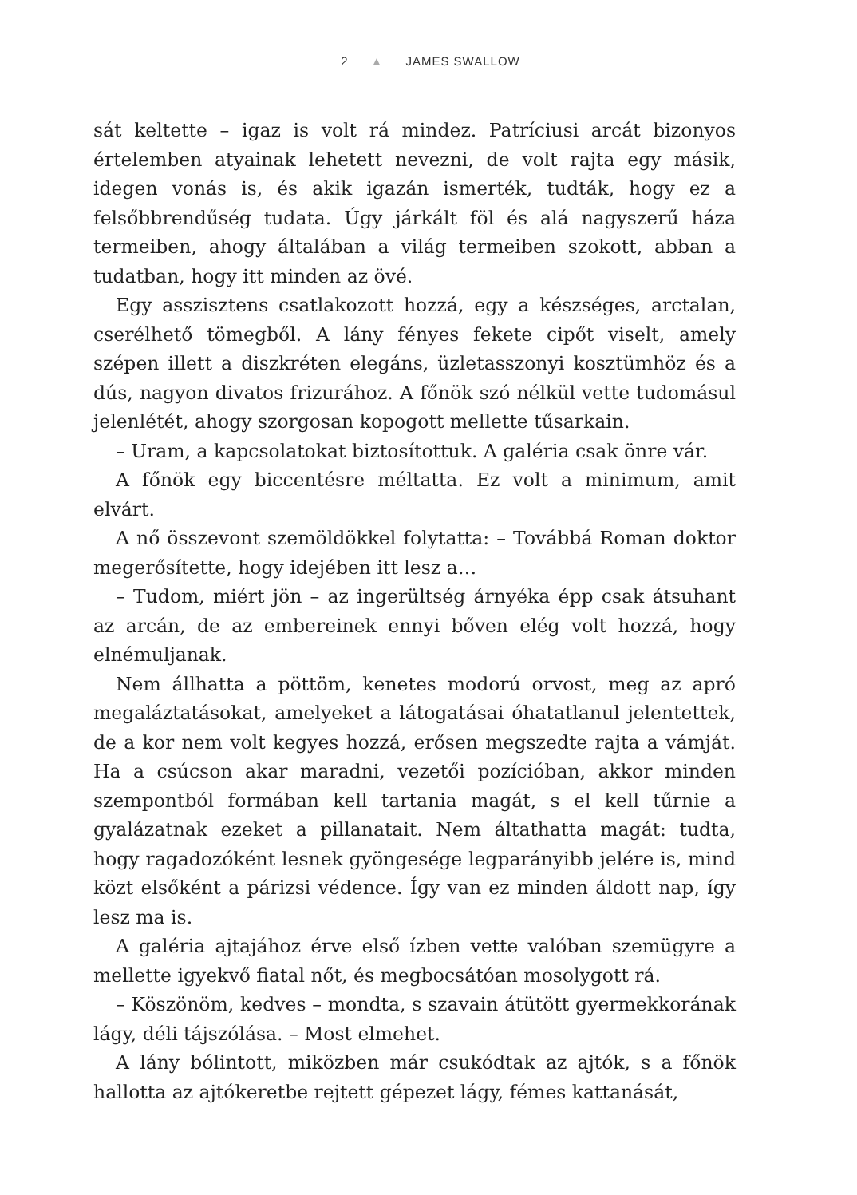2 ▲ JAMES SWALLOW
sát keltette – igaz is volt rá mindez. Patríciusi arcát bizonyos értelemben atyainak lehetett nevezni, de volt rajta egy másik, idegen vonás is, és akik igazán ismerték, tudták, hogy ez a felsőbbrendűség tudata. Úgy járkált föl és alá nagyszerű háza termeiben, ahogy általában a világ termeiben szokott, abban a tudatban, hogy itt minden az övé.
Egy asszisztens csatlakozott hozzá, egy a készséges, arctalan, cserélhető tömegből. A lány fényes fekete cipőt viselt, amely szépen illett a diszkréten elegáns, üzletasszonyi kosztümhöz és a dús, nagyon divatos frizurához. A főnök szó nélkül vette tudomásul jelenlétét, ahogy szorgosan kopogott mellette tűsarkain.
– Uram, a kapcsolatokat biztosítottuk. A galéria csak önre vár.
A főnök egy biccentésre méltatta. Ez volt a minimum, amit elvárt.
A nő összevont szemöldökkel folytatta: – Továbbá Roman doktor megerősítette, hogy idejében itt lesz a…
– Tudom, miért jön – az ingerültség árnyéka épp csak átsuhant az arcán, de az embereinek ennyi bőven elég volt hozzá, hogy elnémuljanak.
Nem állhatta a pöttöm, kenetes modorú orvost, meg az apró megaláztatásokat, amelyeket a látogatásai óhatatlanul jelentettek, de a kor nem volt kegyes hozzá, erősen megszedte rajta a vámját. Ha a csúcson akar maradni, vezetői pozícióban, akkor minden szempontból formában kell tartania magát, s el kell tűrnie a gyalázatnak ezeket a pillanatait. Nem áltathatta magát: tudta, hogy ragadozóként lesnek gyöngesége legparányibb jelére is, mind közt elsőként a párizsi védence. Így van ez minden áldott nap, így lesz ma is.
A galéria ajtajához érve első ízben vette valóban szemügyre a mellette igyekvő fiatal nőt, és megbocsátóan mosolygott rá.
– Köszönöm, kedves – mondta, s szavain átütött gyermekkorának lágy, déli tájszólása. – Most elmehet.
A lány bólintott, miközben már csukódtak az ajtók, s a főnök hallotta az ajtókeretbe rejtett gépezet lágy, fémes kattanását,